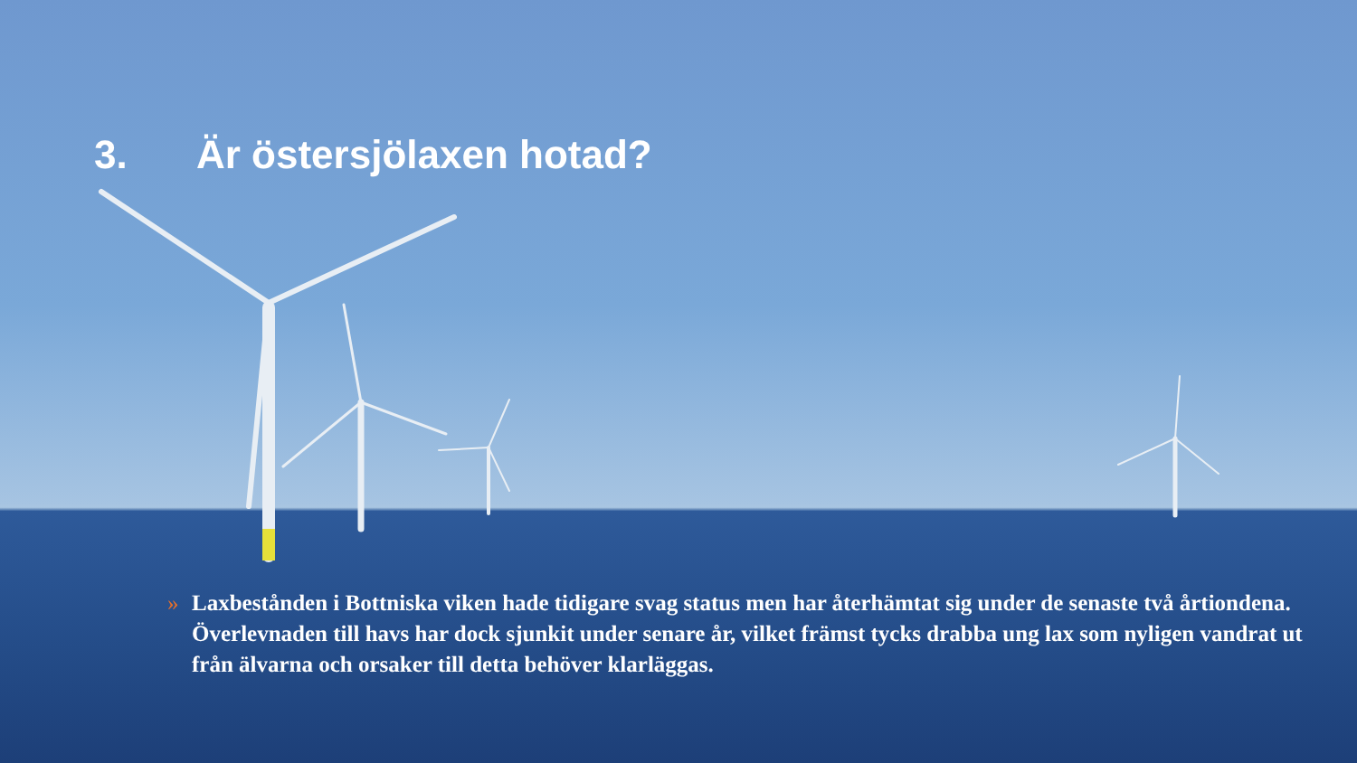3. Är östersjölaxen hotad?
» Laxbestånden i Bottniska viken hade tidigare svag status men har återhämtat sig under de senaste två årtiondena. Överlevnaden till havs har dock sjunkit under senare år, vilket främst tycks drabba ung lax som nyligen vandrat ut från älvarna och orsaker till detta behöver klarläggas.